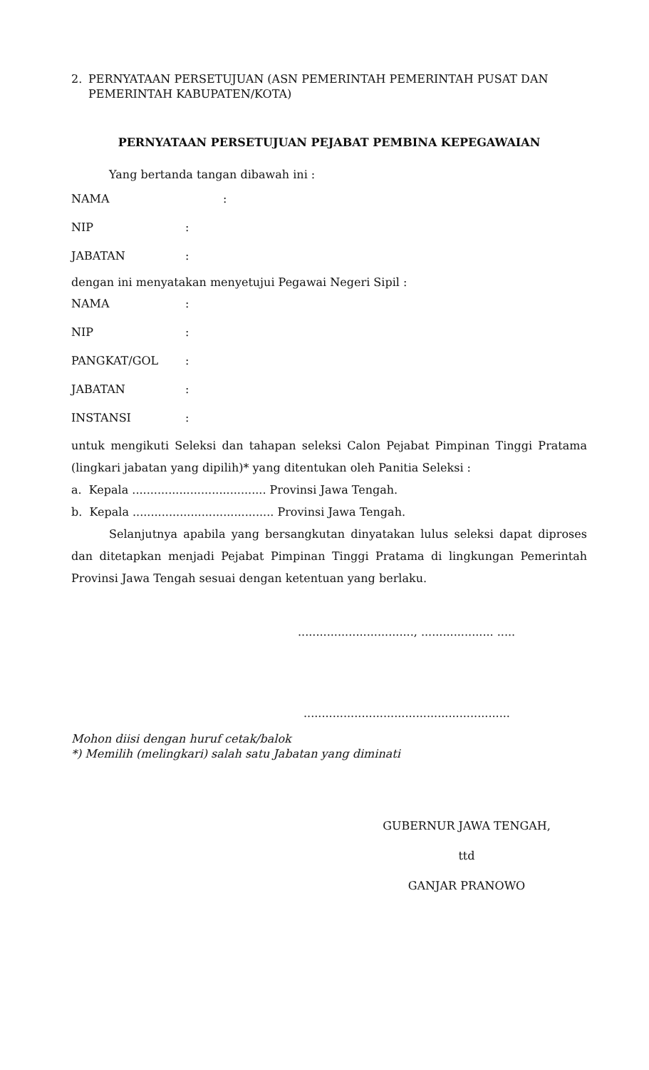2. PERNYATAAN PERSETUJUAN (ASN PEMERINTAH PEMERINTAH PUSAT DAN PEMERINTAH KABUPATEN/KOTA)
PERNYATAAN PERSETUJUAN PEJABAT PEMBINA KEPEGAWAIAN
Yang bertanda tangan dibawah ini :
NAMA:
NIP:
JABATAN:
dengan ini menyatakan menyetujui Pegawai Negeri Sipil :
NAMA:
NIP:
PANGKAT/GOL:
JABATAN:
INSTANSI:
untuk mengikuti Seleksi dan tahapan seleksi Calon Pejabat Pimpinan Tinggi Pratama (lingkari jabatan yang dipilih)* yang ditentukan oleh Panitia Seleksi :
a. Kepala ..................................... Provinsi Jawa Tengah.
b. Kepala ....................................... Provinsi Jawa Tengah.
Selanjutnya apabila yang bersangkutan dinyatakan lulus seleksi dapat diproses dan ditetapkan menjadi Pejabat Pimpinan Tinggi Pratama di lingkungan Pemerintah Provinsi Jawa Tengah sesuai dengan ketentuan yang berlaku.
................................, .................... .....
.........................................................
Mohon diisi dengan huruf cetak/balok
*) Memilih (melingkari) salah satu Jabatan yang diminati
GUBERNUR JAWA TENGAH,
ttd
GANJAR PRANOWO